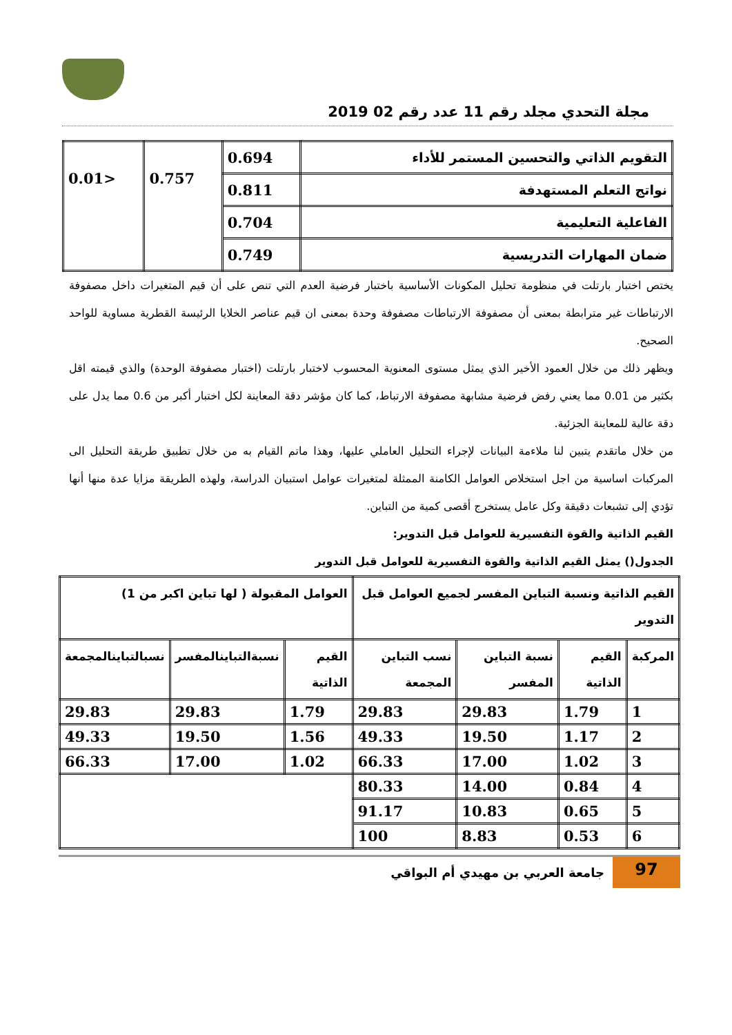مجلة التحدي مجلد رقم 11 عدد رقم 02 2019
| التقويم الذاتي والتحسين المستمر للأداء | 0.694 | 0.757 | <0.01 |
| نواتج التعلم المستهدفة | 0.811 | | |
| الفاعلية التعليمية | 0.704 | | |
| ضمان المهارات التدريسية | 0.749 | | |
يختص اختبار بارتلت في منظومة تحليل المكونات الأساسية باختبار فرضية العدم التي تنص على أن قيم المتغيرات داخل مصفوفة الارتباطات غير مترابطة بمعنى أن مصفوفة الارتباطات مصفوفة وحدة بمعنى ان قيم عناصر الخلايا الرئيسة القطرية مساوية للواحد الصحيح.
ويظهر ذلك من خلال العمود الأخير الذي يمثل مستوى المعنوية المحسوب لاختبار بارتلت (اختبار مصفوفة الوحدة) والذي قيمته اقل بكثير من 0.01 مما يعني رفض فرضية مشابهة مصفوفة الارتباط، كما كان مؤشر دقة المعاينة لكل اختبار أكبر من 0.6 مما يدل على دقة عالية للمعاينة الجزئية.
من خلال ماتقدم يتبين لنا ملاءمة البيانات لإجراء التحليل العاملي عليها، وهذا ماتم القيام به من خلال تطبيق طريقة التحليل الى المركبات اساسية من اجل استخلاص العوامل الكامنة الممثلة لمتغيرات عوامل استبيان الدراسة، ولهذه الطريقة مزايا عدة منها أنها تؤدي إلى تشبعات دقيقة وكل عامل يستخرج أقصى كمية من التباين.
القيم الذاتية والقوة التفسيرية للعوامل قبل التدوير:
الجدول() يمثل القيم الذاتية والقوة التفسيرية للعوامل قبل التدوير
| القيم الذاتية ونسبة التباين المفسر لجميع العوامل قبل التدوير | | | | العوامل المقبولة ( لها تباين اكبر من 1) | | |
| --- | --- | --- | --- | --- | --- | --- |
| المركبة | القيم الذاتية | نسبة التباين المفسر | نسب التباين المجمعة | القيم الذاتية | نسبةالتباينالمفسر | نسبالتباينالمجمعة |
| 1 | 1.79 | 29.83 | 29.83 | 1.79 | 29.83 | 29.83 |
| 2 | 1.17 | 19.50 | 49.33 | 1.56 | 19.50 | 49.33 |
| 3 | 1.02 | 17.00 | 66.33 | 1.02 | 17.00 | 66.33 |
| 4 | 0.84 | 14.00 | 80.33 | | | |
| 5 | 0.65 | 10.83 | 91.17 | | | |
| 6 | 0.53 | 8.83 | 100 | | | |
97
جامعة العربي بن مهيدي أم البواقي